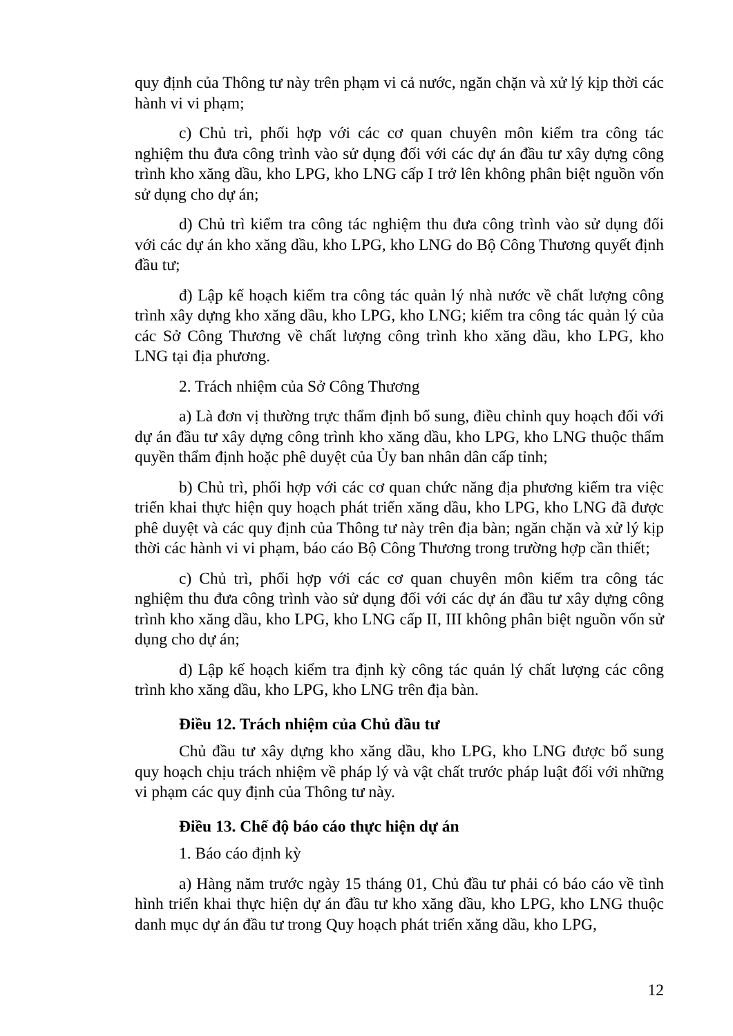quy định của Thông tư này trên phạm vi cả nước, ngăn chặn và xử lý kịp thời các hành vi vi phạm;
c) Chủ trì, phối hợp với các cơ quan chuyên môn kiểm tra công tác nghiệm thu đưa công trình vào sử dụng đối với các dự án đầu tư xây dựng công trình kho xăng dầu, kho LPG, kho LNG cấp I trở lên không phân biệt nguồn vốn sử dụng cho dự án;
d) Chủ trì kiểm tra công tác nghiệm thu đưa công trình vào sử dụng đối với các dự án kho xăng dầu, kho LPG, kho LNG do Bộ Công Thương quyết định đầu tư;
đ) Lập kế hoạch kiểm tra công tác quản lý nhà nước về chất lượng công trình xây dựng kho xăng dầu, kho LPG, kho LNG; kiểm tra công tác quản lý của các Sở Công Thương về chất lượng công trình kho xăng dầu, kho LPG, kho LNG tại địa phương.
2. Trách nhiệm của Sở Công Thương
a) Là đơn vị thường trực thẩm định bổ sung, điều chỉnh quy hoạch đối với dự án đầu tư xây dựng công trình kho xăng dầu, kho LPG, kho LNG thuộc thẩm quyền thẩm định hoặc phê duyệt của Ủy ban nhân dân cấp tỉnh;
b) Chủ trì, phối hợp với các cơ quan chức năng địa phương kiểm tra việc triển khai thực hiện quy hoạch phát triển xăng dầu, kho LPG, kho LNG đã được phê duyệt và các quy định của Thông tư này trên địa bàn; ngăn chặn và xử lý kịp thời các hành vi vi phạm, báo cáo Bộ Công Thương trong trường hợp cần thiết;
c) Chủ trì, phối hợp với các cơ quan chuyên môn kiểm tra công tác nghiệm thu đưa công trình vào sử dụng đối với các dự án đầu tư xây dựng công trình kho xăng dầu, kho LPG, kho LNG cấp II, III không phân biệt nguồn vốn sử dụng cho dự án;
d) Lập kế hoạch kiểm tra định kỳ công tác quản lý chất lượng các công trình kho xăng dầu, kho LPG, kho LNG trên địa bàn.
Điều 12. Trách nhiệm của Chủ đầu tư
Chủ đầu tư xây dựng kho xăng dầu, kho LPG, kho LNG được bổ sung quy hoạch chịu trách nhiệm về pháp lý và vật chất trước pháp luật đối với những vi phạm các quy định của Thông tư này.
Điều 13. Chế độ báo cáo thực hiện dự án
1. Báo cáo định kỳ
a) Hàng năm trước ngày 15 tháng 01, Chủ đầu tư phải có báo cáo về tình hình triển khai thực hiện dự án đầu tư kho xăng dầu, kho LPG, kho LNG thuộc danh mục dự án đầu tư trong Quy hoạch phát triển xăng dầu, kho LPG,
12